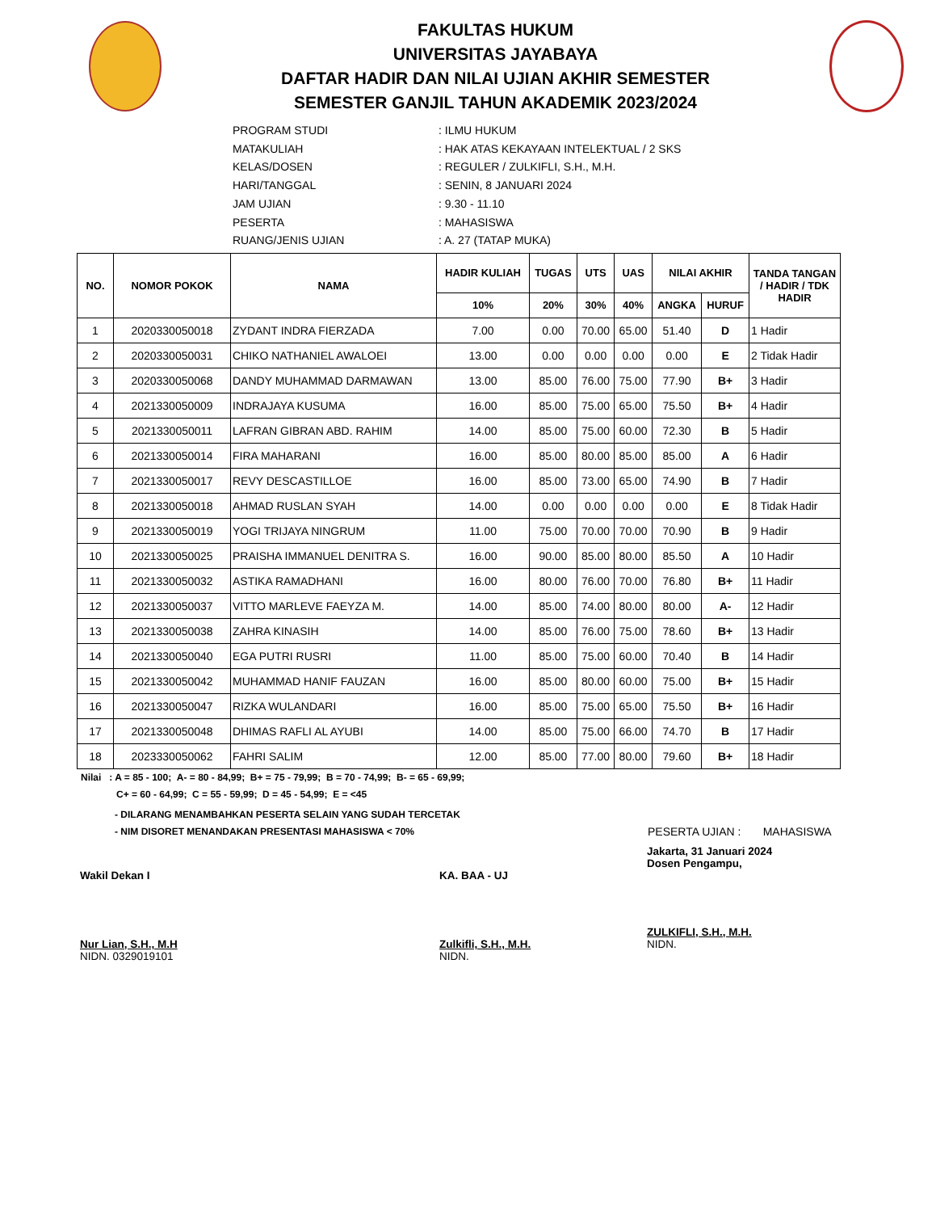FAKULTAS HUKUM
UNIVERSITAS JAYABAYA
DAFTAR HADIR DAN NILAI UJIAN AKHIR SEMESTER
SEMESTER GANJIL TAHUN AKADEMIK 2023/2024
PROGRAM STUDI: ILMU HUKUM
MATAKULIAH: HAK ATAS KEKAYAAN INTELEKTUAL / 2 SKS
KELAS/DOSEN: REGULER / ZULKIFLI, S.H., M.H.
HARI/TANGGAL: SENIN, 8 JANUARI 2024
JAM UJIAN: 9.30 - 11.10
PESERTA: MAHASISWA
RUANG/JENIS UJIAN: A. 27 (TATAP MUKA)
| NO. | NOMOR POKOK | NAMA | HADIR KULIAH | TUGAS | UTS | UAS | NILAI AKHIR | | TANDA TANGAN / HADIR / TDK HADIR |
| --- | --- | --- | --- | --- | --- | --- | --- | --- | --- |
| | | | 10% | 20% | 30% | 40% | ANGKA | HURUF | |
| 1 | 2020330050018 | ZYDANT INDRA FIERZADA | 7.00 | 0.00 | 70.00 | 65.00 | 51.40 | D | 1 Hadir |
| 2 | 2020330050031 | CHIKO NATHANIEL AWALOEI | 13.00 | 0.00 | 0.00 | 0.00 | 0.00 | E | 2 Tidak Hadir |
| 3 | 2020330050068 | DANDY MUHAMMAD DARMAWAN | 13.00 | 85.00 | 76.00 | 75.00 | 77.90 | B+ | 3 Hadir |
| 4 | 2021330050009 | INDRAJAYA KUSUMA | 16.00 | 85.00 | 75.00 | 65.00 | 75.50 | B+ | 4 Hadir |
| 5 | 2021330050011 | LAFRAN GIBRAN ABD. RAHIM | 14.00 | 85.00 | 75.00 | 60.00 | 72.30 | B | 5 Hadir |
| 6 | 2021330050014 | FIRA MAHARANI | 16.00 | 85.00 | 80.00 | 85.00 | 85.00 | A | 6 Hadir |
| 7 | 2021330050017 | REVY DESCASTILLOE | 16.00 | 85.00 | 73.00 | 65.00 | 74.90 | B | 7 Hadir |
| 8 | 2021330050018 | AHMAD RUSLAN SYAH | 14.00 | 0.00 | 0.00 | 0.00 | 0.00 | E | 8 Tidak Hadir |
| 9 | 2021330050019 | YOGI TRIJAYA NINGRUM | 11.00 | 75.00 | 70.00 | 70.00 | 70.90 | B | 9 Hadir |
| 10 | 2021330050025 | PRAISHA IMMANUEL DENITRA S. | 16.00 | 90.00 | 85.00 | 80.00 | 85.50 | A | 10 Hadir |
| 11 | 2021330050032 | ASTIKA RAMADHANI | 16.00 | 80.00 | 76.00 | 70.00 | 76.80 | B+ | 11 Hadir |
| 12 | 2021330050037 | VITTO MARLEVE FAEYZA M. | 14.00 | 85.00 | 74.00 | 80.00 | 80.00 | A- | 12 Hadir |
| 13 | 2021330050038 | ZAHRA KINASIH | 14.00 | 85.00 | 76.00 | 75.00 | 78.60 | B+ | 13 Hadir |
| 14 | 2021330050040 | EGA PUTRI RUSRI | 11.00 | 85.00 | 75.00 | 60.00 | 70.40 | B | 14 Hadir |
| 15 | 2021330050042 | MUHAMMAD HANIF FAUZAN | 16.00 | 85.00 | 80.00 | 60.00 | 75.00 | B+ | 15 Hadir |
| 16 | 2021330050047 | RIZKA WULANDARI | 16.00 | 85.00 | 75.00 | 65.00 | 75.50 | B+ | 16 Hadir |
| 17 | 2021330050048 | DHIMAS RAFLI AL AYUBI | 14.00 | 85.00 | 75.00 | 66.00 | 74.70 | B | 17 Hadir |
| 18 | 2023330050062 | FAHRI SALIM | 12.00 | 85.00 | 77.00 | 80.00 | 79.60 | B+ | 18 Hadir |
Nilai : A = 85 - 100; A- = 80 - 84,99; B+ = 75 - 79,99; B = 70 - 74,99; B- = 65 - 69,99;
C+ = 60 - 64,99; C = 55 - 59,99; D = 45 - 54,99; E = <45
- DILARANG MENAMBAHKAN PESERTA SELAIN YANG SUDAH TERCETAK
- NIM DISORET MENANDAKAN PRESENTASI MAHASISWA < 70% PESERTA UJIAN : MAHASISWA
Wakil Dekan I
Nur Lian, S.H., M.H
NIDN. 0329019101
KA. BAA - UJ
Zulkifli, S.H., M.H.
NIDN.
Jakarta, 31 Januari 2024
Dosen Pengampu,
ZULKIFLI, S.H., M.H.
NIDN.